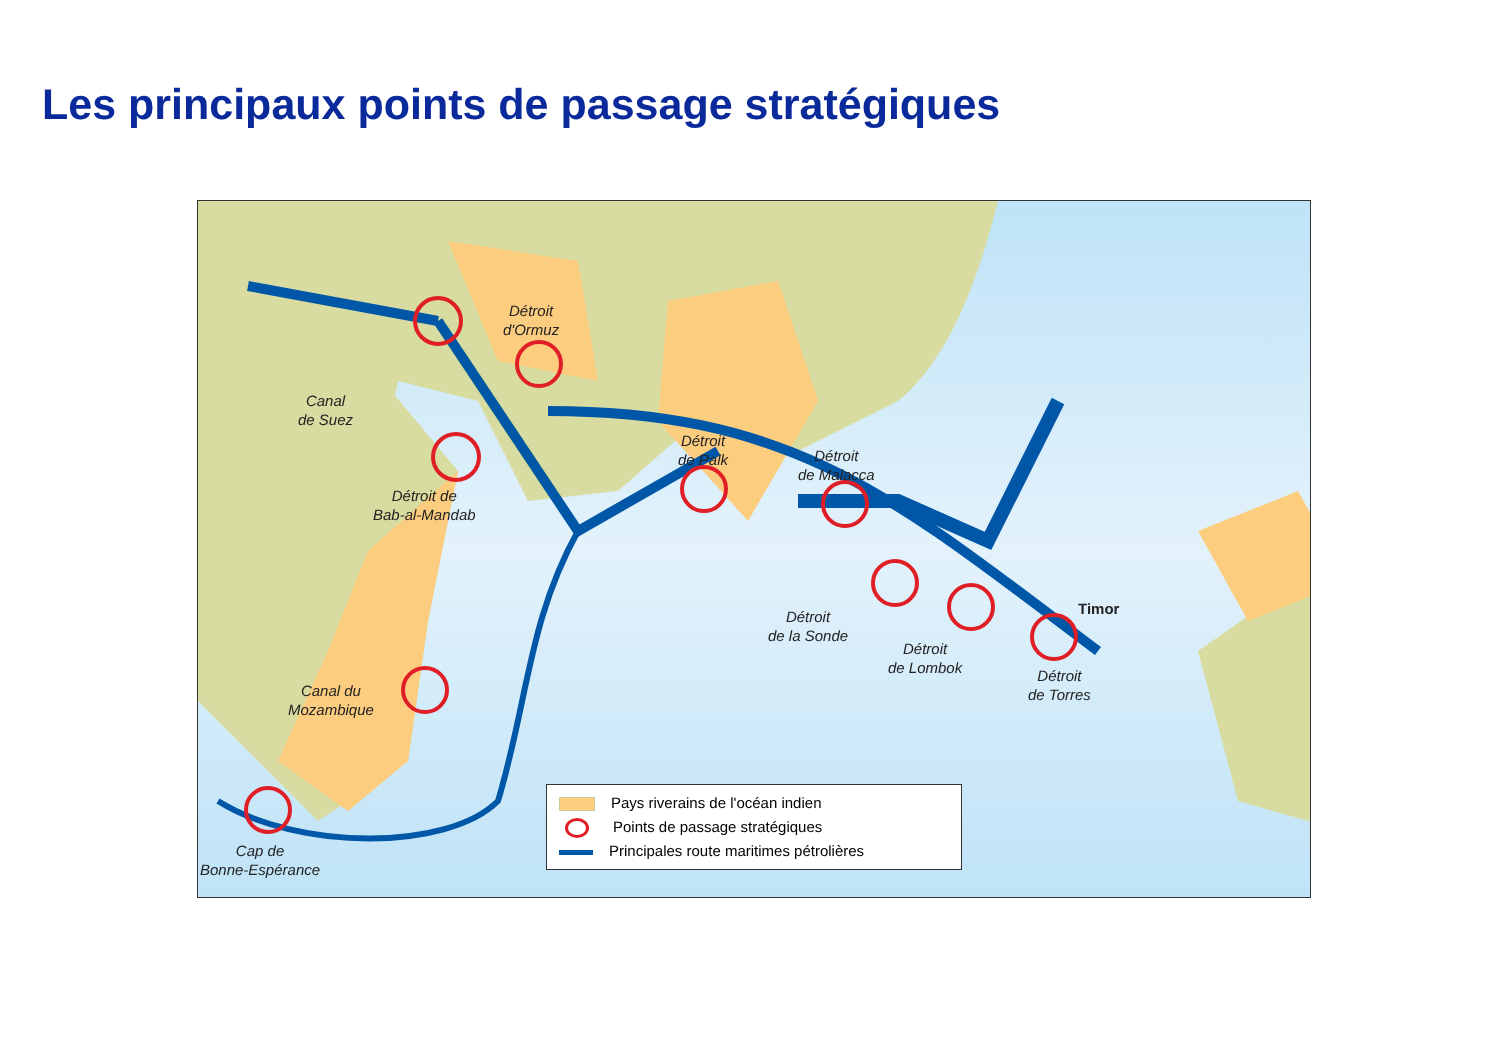Les principaux points de passage stratégiques
Canal
de Suez
Détroit
d'Ormuz
Détroit de
Bab-al-Mandab
Détroit
de Palk
Détroit
de Malacca
Détroit
de la Sonde
Détroit
de Lombok
Détroit
de Torres
Timor
Canal du
Mozambique
Cap de
Bonne-Espérance
Pays riverains de l'océan indien
Points de passage stratégiques
Principales route maritimes pétrolières